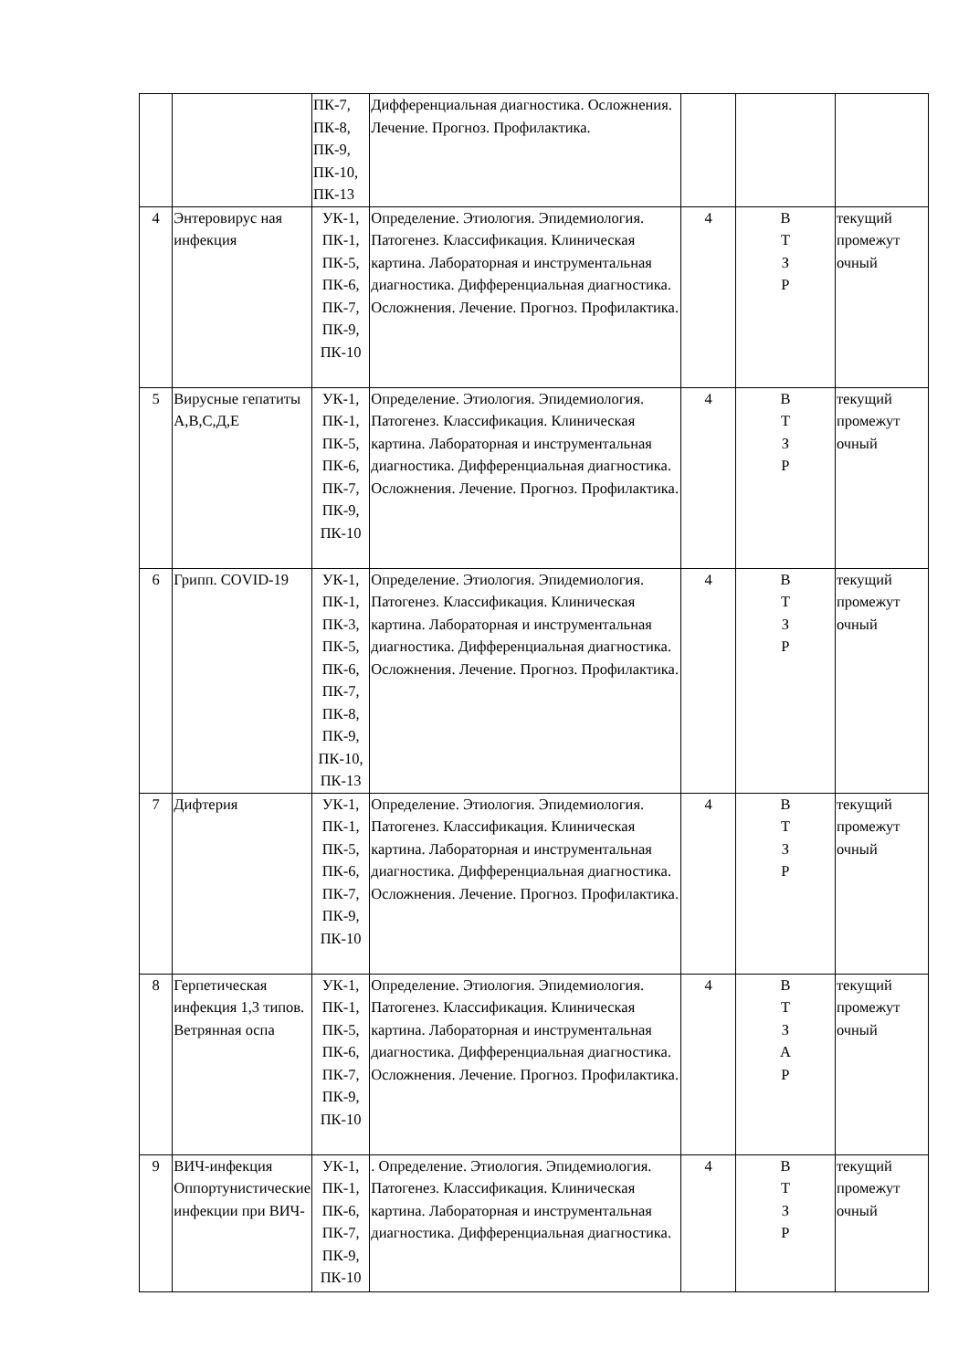| | | ПК-7, ПК-8, ПК-9, ПК-10, ПК-13 | Дифференциальная диагностика. Осложнения. Лечение. Прогноз. Профилактика. | | | |
| 4 | Энтеровирус ная инфекция | УК-1, ПК-1, ПК-5, ПК-6, ПК-7, ПК-9, ПК-10 | Определение. Этиология. Эпидемиология. Патогенез. Классификация. Клиническая картина. Лабораторная и инструментальная диагностика. Дифференциальная диагностика. Осложнения. Лечение. Прогноз. Профилактика. | 4 | В Т З Р | текущий промежут очный |
| 5 | Вирусные гепатиты А,В,С,Д,Е | УК-1, ПК-1, ПК-5, ПК-6, ПК-7, ПК-9, ПК-10 | Определение. Этиология. Эпидемиология. Патогенез. Классификация. Клиническая картина. Лабораторная и инструментальная диагностика. Дифференциальная диагностика. Осложнения. Лечение. Прогноз. Профилактика. | 4 | В Т З Р | текущий промежут очный |
| 6 | Грипп. COVID-19 | УК-1, ПК-1, ПК-3, ПК-5, ПК-6, ПК-7, ПК-8, ПК-9, ПК-10, ПК-13 | Определение. Этиология. Эпидемиология. Патогенез. Классификация. Клиническая картина. Лабораторная и инструментальная диагностика. Дифференциальная диагностика. Осложнения. Лечение. Прогноз. Профилактика. | 4 | В Т З Р | текущий промежут очный |
| 7 | Дифтерия | УК-1, ПК-1, ПК-5, ПК-6, ПК-7, ПК-9, ПК-10 | Определение. Этиология. Эпидемиология. Патогенез. Классификация. Клиническая картина. Лабораторная и инструментальная диагностика. Дифференциальная диагностика. Осложнения. Лечение. Прогноз. Профилактика. | 4 | В Т З Р | текущий промежут очный |
| 8 | Герпетическая инфекция 1,3 типов. Ветрянная оспа | УК-1, ПК-1, ПК-5, ПК-6, ПК-7, ПК-9, ПК-10 | Определение. Этиология. Эпидемиология. Патогенез. Классификация. Клиническая картина. Лабораторная и инструментальная диагностика. Дифференциальная диагностика. Осложнения. Лечение. Прогноз. Профилактика. | 4 | В Т З А Р | текущий промежут очный |
| 9 | ВИЧ-инфекция Оппортунистические инфекции при ВИЧ- | УК-1, ПК-1, ПК-6, ПК-7, ПК-9, ПК-10 | . Определение. Этиология. Эпидемиология. Патогенез. Классификация. Клиническая картина. Лабораторная и инструментальная диагностика. Дифференциальная диагностика. | 4 | В Т З Р | текущий промежут очный |